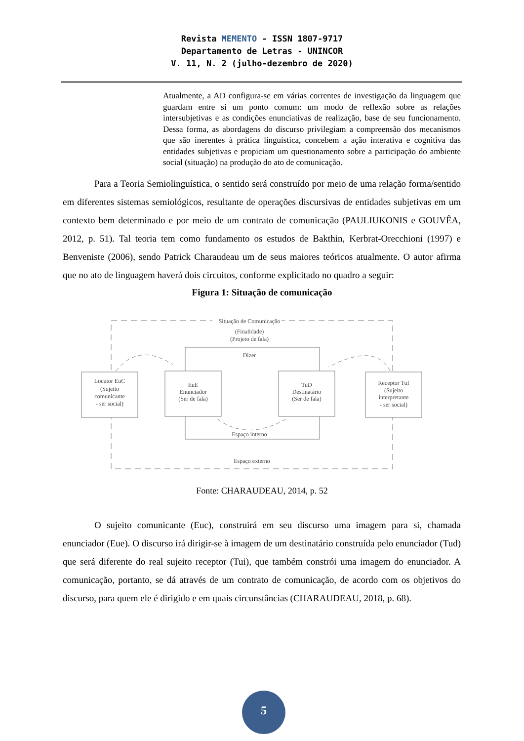Revista MEMENTO - ISSN 1807-9717
Departamento de Letras - UNINCOR
V. 11, N. 2 (julho-dezembro de 2020)
Atualmente, a AD configura-se em várias correntes de investigação da linguagem que guardam entre si um ponto comum: um modo de reflexão sobre as relações intersubjetivas e as condições enunciativas de realização, base de seu funcionamento. Dessa forma, as abordagens do discurso privilegiam a compreensão dos mecanismos que são inerentes à prática linguística, concebem a ação interativa e cognitiva das entidades subjetivas e propiciam um questionamento sobre a participação do ambiente social (situação) na produção do ato de comunicação.
Para a Teoria Semiolinguística, o sentido será construído por meio de uma relação forma/sentido em diferentes sistemas semiológicos, resultante de operações discursivas de entidades subjetivas em um contexto bem determinado e por meio de um contrato de comunicação (PAULIUKONIS e GOUVÊA, 2012, p. 51). Tal teoria tem como fundamento os estudos de Bakthin, Kerbrat-Orecchioni (1997) e Benveniste (2006), sendo Patrick Charaudeau um de seus maiores teóricos atualmente. O autor afirma que no ato de linguagem haverá dois circuitos, conforme explicitado no quadro a seguir:
Figura 1: Situação de comunicação
Situação de Comunicação
(Finalidade)
(Projeto de fala)
Dizer
Locutor EuC
(Sujeito
comunicante
- ser social)
EuE
Enunciador
(Ser de fala)
TuD
Destinatário
(Ser de fala)
Receptor TuI
(Sujeito
interpretante
- ser social)
Espaço interno
Espaço externo
Fonte: CHARAUDEAU, 2014, p. 52
O sujeito comunicante (Euc), construirá em seu discurso uma imagem para si, chamada enunciador (Eue). O discurso irá dirigir-se à imagem de um destinatário construída pelo enunciador (Tud) que será diferente do real sujeito receptor (Tui), que também constrói uma imagem do enunciador. A comunicação, portanto, se dá através de um contrato de comunicação, de acordo com os objetivos do discurso, para quem ele é dirigido e em quais circunstâncias (CHARAUDEAU, 2018, p. 68).
5